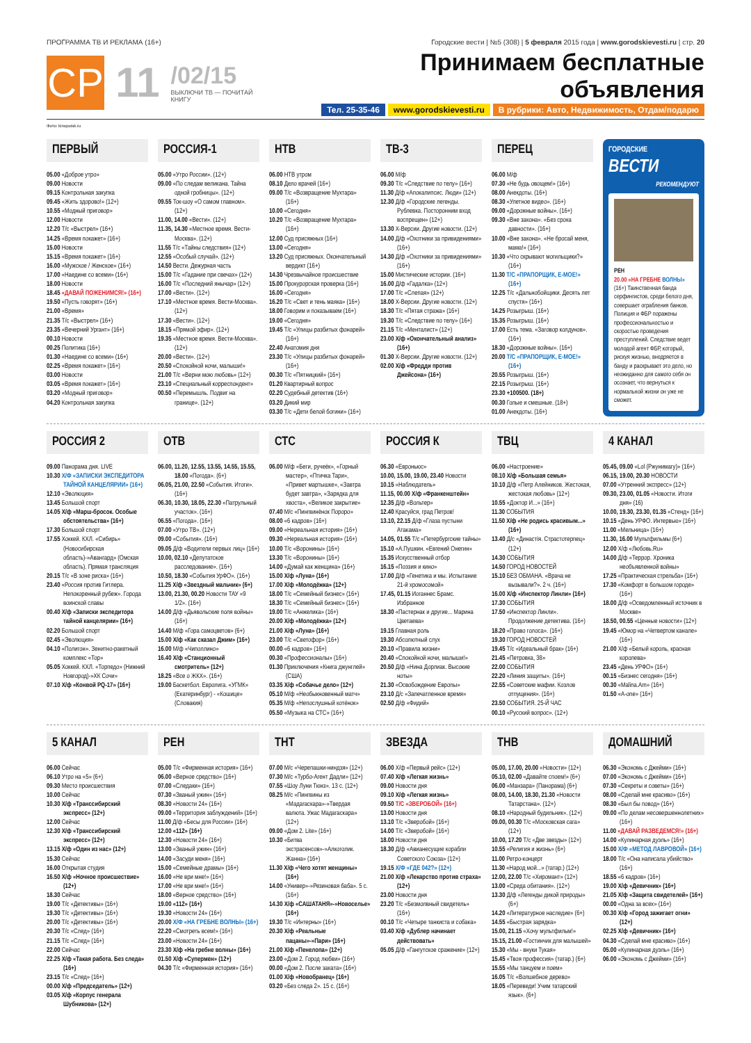ПРОГРАММА ТВ И РЕКЛАМА (16+) Городские вести | №5 (308) | 5 февраля 2015 года | www.gorodskievesti.ru | стр. 20
СР
11
/02/15
ВЫКЛЮЧИ ТВ — ПОЧИТАЙ КНИГУ
Принимаем бесплатные объявления
Тел. 25-35-46 www.gorodskievesti.ru В рубрики: Авто, Недвижимость, Отдам/подарю
Фото: kinopoisk.ru
ПЕРВЫЙ
05.00 «Доброе утро»
09.00 Новости
09.15 Контрольная закупка
09.45 «Жить здорово!» (12+)
10.55 «Модный приговор»
12.00 Новости
12.20 Т/с «Выстрел» (16+)
14.25 «Время покажет» (16+)
15.00 Новости
15.15 «Время покажет» (16+)
16.00 «Мужское / Женское» (16+)
17.00 «Наедине со всеми» (16+)
18.00 Новости
18.45 «ДАВАЙ ПОЖЕНИМСЯ!» (16+)
19.50 «Пусть говорят» (16+)
21.00 «Время»
21.35 Т/с «Выстрел» (16+)
23.35 «Вечерний Ургант» (16+)
00.10 Новости
00.25 Политика (16+)
01.30 «Наедине со всеми» (16+)
02.25 «Время покажет» (16+)
03.00 Новости
03.05 «Время покажет» (16+)
03.20 «Модный приговор»
04.20 Контрольная закупка
РОССИЯ-1
05.00 «Утро России». (12+)
09.00 «По следам великана. Тайна одной гробницы». (12+)
09.55 Ток-шоу «О самом главном». (12+)
11.00, 14.00 «Вести». (12+)
11.35, 14.30 «Местное время. Вести-Москва». (12+)
11.55 Т/с «Тайны следствия» (12+)
12.55 «Особый случай». (12+)
14.50 Вести. Дежурная часть
15.00 Т/с «Гадание при свечах» (12+)
16.00 Т/с «Последний янычар» (12+)
17.00 «Вести». (12+)
17.10 «Местное время. Вести-Москва». (12+)
17.30 «Вести». (12+)
18.15 «Прямой эфир». (12+)
19.35 «Местное время. Вести-Москва». (12+)
20.00 «Вести». (12+)
20.50 «Спокойной ночи, малыши!»
21.00 Т/с «Верни мою любовь» (12+)
23.10 «Специальный корреспондент»
00.50 «Перемышль. Подвиг на границе». (12+)
НТВ
06.00 НТВ утром
08.10 Дело врачей (16+)
09.00 Т/с «Возвращение Мухтара» (16+)
10.00 «Сегодня»
10.20 Т/с «Возвращение Мухтара» (16+)
12.00 Суд присяжных (16+)
13.00 «Сегодня»
13.20 Суд присяжных. Окончательный вердикт (16+)
14.30 Чрезвычайное происшествие
15.00 Прокурорская проверка (16+)
16.00 «Сегодня»
16.20 Т/с «Свет и тень маяка» (16+)
18.00 Говорим и показываем (16+)
19.00 «Сегодня»
19.45 Т/с «Улицы разбитых фонарей» (16+)
22.40 Анатомия дня
23.30 Т/с «Улицы разбитых фонарей» (16+)
00.30 Т/с «Пятницкий» (16+)
01.20 Квартирный вопрос
02.20 Судебный детектив (16+)
03.20 Дикий мир
03.30 Т/с «Дети белой богини» (16+)
ТВ-3
06.00 М/ф
09.30 Т/с «Следствие по телу» (16+)
11.30 Д/ф «Апокалипсис. Люди» (12+)
12.30 Д/ф «Городские легенды. Рублевка. Посторонним вход воспрещен» (12+)
13.30 Х-Версии. Другие новости. (12+)
14.00 Д/ф «Охотники за привидениями» (16+)
14.30 Д/ф «Охотники за привидениями» (16+)
15.00 Мистические истории. (16+)
16.00 Д/ф «Гадалка» (12+)
17.00 Т/с «Слепая» (12+)
18.00 Х-Версии. Другие новости. (12+)
18.30 Т/с «Пятая стража» (16+)
19.30 Т/с «Следствие по телу» (16+)
21.15 Т/с «Менталист» (12+)
23.00 Х/ф «Окончательный анализ» (16+)
01.30 Х-Версии. Другие новости. (12+)
02.00 Х/ф «Фредди против Джейсона» (16+)
ПЕРЕЦ
06.00 М/ф
07.30 «Не будь овощем!» (16+)
08.00 Анекдоты. (16+)
08.30 «Улетное видео». (16+)
09.00 «Дорожные войны». (16+)
09.30 «Вне закона». «Без срока давности». (16+)
10.00 «Вне закона». «Не бросай меня, мама!» (16+)
10.30 «Что скрывают могильщики?» (16+)
11.30 Т/С «ПРАПОРЩИК, Е-МОЕ!» (16+)
12.25 Т/с «Дальнобойщики. Десять лет спустя» (16+)
14.25 Розыгрыш. (16+)
15.35 Розыгрыш. (16+)
17.00 Есть тема. «Заговор колдунов». (16+)
18.30 «Дорожные войны». (16+)
20.00 Т/С «ПРАПОРЩИК, Е-МОЕ!» (16+)
20.55 Розыгрыш. (16+)
22.15 Розыгрыш. (16+)
23.30 +100500. (18+)
00.30 Голые и смешные. (18+)
01.00 Анекдоты. (16+)
ГОРОДСКИЕ
ВЕСТИ
РЕКОМЕНДУЮТ
РЕН
20.00 «НА ГРЕБНЕ ВОЛНЫ»
(16+) Таинственная банда серфингистов, среди бело­го дня, совершает ограбления банков. Полиция и ФБР поражены профессиональностью и скоростью проведения преступлений. Следствие ведет молодой агент ФБР, который, рискуя жизнью, внедряется в банду и раскрывает это дело, но неожиданно для самого себя он осознает, что вернуться к нормальной жизни он уже не сможет.
РОССИЯ 2
09.00 Панорама дня. LIVE
10.30 Х/Ф «ЗАПИСКИ ЭКСПЕДИТОРА ТАЙНОЙ КАНЦЕЛЯРИИ» (16+)
12.10 «Эволюция»
13.45 Большой спорт
14.05 Х/ф «Марш-бросок. Особые обстоятельства» (16+)
17.30 Большой спорт
17.55 Хоккей. КХЛ. «Сибирь» (Новосибирская область)-»Авангард» (Омская область). Прямая трансляция
20.15 Т/с «В зоне риска» (16+)
23.40 «Россия против Гитлера. Непокоренный рубеж». Города воинской славы
00.40 Х/ф «Записки экспедитора тайной канцелярии» (16+)
02.20 Большой спорт
02.45 «Эволюция»
04.10 «Полигон». Зенитно-ракетный комплекс «Тор»
05.05 Хоккей. КХЛ. «Торпедо» (Нижний Новгород)-»ХК Сочи»
07.10 Х/ф «Конвой PQ-17» (16+)
ОТВ
06.00, 11.20, 12.55, 13.55, 14.55, 15.55, 18.00 «Погода». (6+)
06.05, 21.00, 22.50 «События. Итоги». (16+)
06.30, 10.30, 18.05, 22.30 «Патрульный участок». (16+)
06.55 «Погода». (16+)
07.00 «Утро ТВ». (12+)
09.00 «События». (16+)
09.05 Д/ф «Водители первых лиц» (16+)
10.00, 02.10 «Депутатское расследование». (16+)
10.50, 18.30 «События УрФО». (16+)
11.25 Х/ф «Звездный мальчик» (6+)
13.00, 21.30, 00.20 Новости ТАУ «9 1/2». (16+)
14.00 Д/ф «Дьявольские поля войны» (16+)
14.40 М/ф «Гора самоцветов» (6+)
15.00 Х/ф «Как сказал Джим» (16+)
16.00 М/ф «Чиполлино»
16.40 Х/ф «Станционный смотритель» (12+)
18.25 «Все о ЖКХ». (16+)
19.00 Баскетбол. Евролига. «УГМК» (Екатеринбург) - «Кошице» (Словакия)
СТС
06.00 М/ф «Беги, ручеёк», «Горный мастер», «Птичка Тари», «Привет мартышке», «Завтра будет завтра», «Зарядка для хвоста», «Великое закрытие»
07.40 М/с «Пингвинёнок Пороро»
08.00 «6 кадров» (16+)
09.00 «Нереальная история» (16+)
09.30 «Нереальная история» (16+)
10.00 Т/с «Воронины» (16+)
13.30 Т/с «Воронины» (16+)
14.00 «Думай как женщина» (16+)
15.00 Х/ф «Луна» (16+)
17.00 Х/ф «Молодёжка» (12+)
18.00 Т/с «Семейный бизнес» (16+)
18.30 Т/с «Семейный бизнес» (16+)
19.00 Т/с «Анжелика» (16+)
20.00 Х/ф «Молодёжка» (12+)
21.00 Х/ф «Луна» (16+)
23.00 Т/с «Светофор» (16+)
00.00 «6 кадров» (16+)
00.30 «Профессионалы» (16+)
01.30 Приключения «Книга джунглей» (США)
03.35 Х/ф «Собачье дело» (12+)
05.10 М/ф «Необыкновенный матч»
05.35 М/ф «Непослушный котёнок»
05.50 «Музыка на СТС» (16+)
РОССИЯ К
06.30 «Евроньюс»
10.00, 15.00, 19.00, 23.40 Новости
10.15 «Наблюдатель»
11.15, 00.00 Х/ф «Франкенштейн»
12.35 Д/ф «Вольтер»
12.40 Красуйся, град Петров!
13.10, 22.15 Д/ф «Глаза пустыни Атакама»
14.05, 01.55 Т/с «Петербургские тайны»
15.10 «А.Пушкин. «Евгений Онегин»
15.35 Искусственный отбор
16.15 «Поэзия и кино»
17.00 Д/ф «Генетика и мы. Испытание 21-й хромосомой»
17.45, 01.15 Иоганнес Брамс. Избранное
18.30 «Пастернак и другие... Марина Цветаева»
19.15 Главная роль
19.30 Абсолютный слух
20.10 «Правила жизни»
20.40 «Спокойной ночи, малыши!»
20.50 Д/ф «Нина Дорлиак. Высокие ноты»
21.30 «Освобождение Европы»
23.10 Д/с «Запечатленное время»
02.50 Д/ф «Фидий»
ТВЦ
06.00 «Настроение»
08.10 Х/ф «Большая семья»
10.10 Д/ф «Петр Алейников. Жестокая, жестокая любовь» (12+)
10.55 «Доктор И...» (16+)
11.30 СОБЫТИЯ
11.50 Х/ф «Не родись красивым...» (16+)
13.40 Д/с «Династiя. Страстотерпец» (12+)
14.30 СОБЫТИЯ
14.50 ГОРОД НОВОСТЕЙ
15.10 БЕЗ ОБМАНА. «Врача не вызывали?». 2 ч. (16+)
16.00 Х/ф «Инспектор Линли» (16+)
17.30 СОБЫТИЯ
17.50 «Инспектор Линли». Продолжение детектива. (16+)
18.20 «Право голоса». (16+)
19.30 ГОРОД НОВОСТЕЙ
19.45 Т/с «Идеальный брак» (16+)
21.45 «Петровка, 38»
22.00 СОБЫТИЯ
22.20 «Линия защиты». (16+)
22.55 «Советские мафии. Козлов отпущения». (16+)
23.50 СОБЫТИЯ. 25-Й ЧАС
00.10 «Русский вопрос». (12+)
4 КАНАЛ
05.45, 09.00 «Lol (Ржунимагу)» (16+)
06.15, 19.00, 20.30 НОВОСТИ
07.00 «Утренний экспресс» (12+)
09.30, 23.00, 01.05 «Новости. Итоги дня» (16)
10.00, 19.30, 23.30, 01.35 «Стенд» (16+)
10.15 «День УРФО. Интервью» (16+)
11.00 «Мельница» (16+)
11.30, 16.00 Мультфильмы (6+)
12.00 Х/ф «Любовь.Ru»
14.00 Д/ф «Террор. Хроника необъявленной войны»
17.25 «Практическая стрельба» (16+)
17.30 «Комфорт в большом городе» (16+)
18.00 Д/ф «Осведомленный источник в Москве»
18.50, 00.55 «Ценные новости» (12+)
19.45 «Юмор на «Четвертом канале» (16+)
21.00 Х/ф «Белый король, красная королева»
23.45 «День УРФО» (16+)
00.15 «Бизнес сегодня» (16+)
00.30 «Malina.Am» (16+)
01.50 «А-one» (16+)
5 КАНАЛ
06.00 Сейчас
06.10 Утро на «5» (6+)
09.30 Место происшествия
10.00 Сейчас
10.30 Х/ф «Транссибирский экспресс» (12+)
12.00 Сейчас
12.30 Х/ф «Транссибирский экспресс» (12+)
13.15 Х/ф «Один из нас» (12+)
15.30 Сейчас
16.00 Открытая студия
16.50 Х/ф «Ночное происшествие» (12+)
18.30 Сейчас
19.00 Т/с «Детективы» (16+)
19.30 Т/с «Детективы» (16+)
20.00 Т/с «Детективы» (16+)
20.30 Т/с «След» (16+)
21.15 Т/с «След» (16+)
22.00 Сейчас
22.25 Х/ф «Такая работа. Без следа» (16+)
23.15 Т/с «След» (16+)
00.00 Х/ф «Председатель» (12+)
03.05 Х/ф «Корпус генерала Шубникова» (12+)
РЕН
05.00 Т/с «Фирменная история» (16+)
06.00 «Верное средство» (16+)
07.00 «Следаки» (16+)
07.30 «Званый ужин» (16+)
08.30 «Новости 24» (16+)
09.00 «Территория заблуждений» (16+)
11.00 Д/ф «Бесы для России» (16+)
12.00 «112» (16+)
12.30 «Новости 24» (16+)
13.00 «Званый ужин» (16+)
14.00 «Засуди меня» (16+)
15.00 «Семейные драмы» (16+)
16.00 «Не ври мне!» (16+)
17.00 «Не ври мне!» (16+)
18.00 «Верное средство» (16+)
19.00 «112» (16+)
19.30 «Новости 24» (16+)
20.00 Х/Ф «НА ГРЕБНЕ ВОЛНЫ» (16+)
22.20 «Смотреть всем!» (16+)
23.00 «Новости 24» (16+)
23.30 Х/ф «На гребне волны» (16+)
01.50 Х/ф «Супермен» (12+)
04.30 Т/с «Фирменная история» (16+)
ТНТ
07.00 М/с «Черепашки-ниндзя» (12+)
07.30 М/с «Турбо-Агент Дадли» (12+)
07.55 «Шоу Луни Тюнз». 13 с. (12+)
08.25 М/с «Пингвины из «Мадагаскара»-»Твердая валюта. Ужас Мадагаскара» (12+)
09.00 «Дом 2. Lite» (16+)
10.30 «Битва экстрасенсов»-»Алкоголик. Жанна» (16+)
11.30 Х/ф «Чего хотят женщины» (16+)
14.00 «Универ»-»Резиновая баба». 5 с. (16+)
14.30 Х/ф «САШАТАНЯ»-»Новоселье» (16+)
19.30 Т/с «Интерны» (16+)
20.30 Х/ф «Реальные пацаны»-»Пари» (16+)
21.00 Х/ф «Пенелопа» (12+)
23.00 «Дом 2. Город любви» (16+)
00.00 «Дом 2. После заката» (16+)
01.00 Х/ф «Новобранец» (16+)
03.20 «Без следа 2». 15 с. (16+)
ЗВЕЗДА
06.00 Х/ф «Первый рейс» (12+)
07.40 Х/ф «Легкая жизнь»
09.00 Новости дня
09.10 Х/ф «Легкая жизнь»
09.50 Т/С «ЗВЕРОБОЙ» (16+)
13.00 Новости дня
13.10 Т/с «Зверобой» (16+)
14.00 Т/с «Зверобой» (16+)
18.00 Новости дня
18.30 Д/ф «Авианесущие корабли Советского Союза» (12+)
19.15 Х/Ф «ГДЕ 042?» (12+)
21.00 Х/ф «Лекарство против страха» (12+)
23.00 Новости дня
23.20 Т/с «Безмолвный свидетель» (16+)
00.10 Т/с «Четыре танкиста и собака»
03.40 Х/ф «Дублер начинает действовать»
05.05 Д/ф «Гангутское сражение» (12+)
ТНВ
05.00, 17.00, 20.00 «Новости» (12+)
05.10, 02.00 «Давайте споем!» (6+)
06.00 «Манзара» (Панорама) (6+)
08.00, 14.00, 18.30, 21.30 «Новости Татарстана». (12+)
08.10 «Народный будильник». (12+)
09.00, 00.30 Т/с «Московская сага» (12+)
10.00, 17.20 Т/с «Две звезды» (12+)
10.55 «Религия и жизнь» (6+)
11.00 Ретро-концерт
11.30 «Народ мой...» (татар.) (12+)
12.00, 22.00 Т/с «Хиромант» (12+)
13.00 «Среда обитания». (12+)
13.30 Д/ф «Легенды дикой природы» (6+)
14.20 «Литературное наследие» (6+)
14.55 «Быстрая зарядка»
15.00, 21.15 «Хочу мультфильм!»
15.15, 21.00 «Гостинчик для малышей»
15.30 «Мы - внуки Тукая»
15.45 «Твоя профессия» (татар.) (6+)
15.55 «Мы танцуем и поем»
16.05 Т/с «Волшебное дерево»
18.05 «Переведи! Учим татарский язык». (6+)
ДОМАШНИЙ
06.30 «Экономь с Джейми» (16+)
07.00 «Экономь с Джейми» (16+)
07.30 «Секреты и советы» (16+)
08.00 «Сделай мне красиво» (16+)
08.30 «Был бы повод» (16+)
09.00 «По делам несовершеннолетних» (16+)
11.00 «ДАВАЙ РАЗВЕДЕМСЯ!» (16+)
14.00 «Кулинарная дуэль» (16+)
15.00 Х/Ф «МЕТОД ЛАВРОВОЙ» (16+)
18.00 Т/с «Она написала убийство» (16+)
18.55 «6 кадров» (16+)
19.00 Х/ф «Девичник» (16+)
21.05 Х/ф «Защита свидетелей» (16+)
00.00 «Одна за всех» (16+)
00.30 Х/ф «Город зажигает огни» (12+)
02.25 Х/ф «Девичник» (16+)
04.30 «Сделай мне красиво» (16+)
05.00 «Кулинарная дуэль» (16+)
06.00 «Экономь с Джейми» (16+)